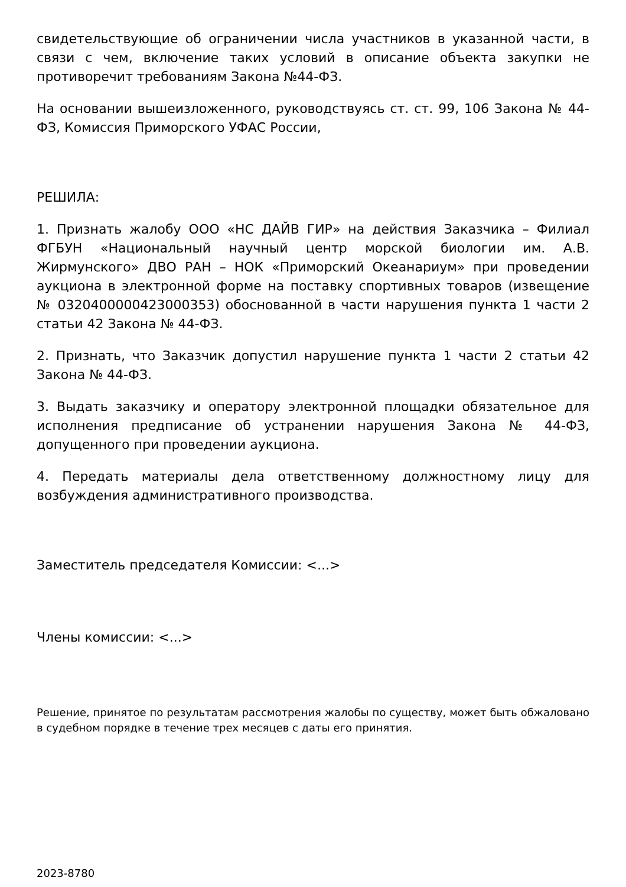свидетельствующие об ограничении числа участников в указанной части, в связи с чем, включение таких условий в описание объекта закупки не противоречит требованиям Закона №44-ФЗ.
На основании вышеизложенного, руководствуясь ст. ст. 99, 106 Закона № 44-ФЗ, Комиссия Приморского УФАС России,
РЕШИЛА:
1. Признать жалобу ООО «НС ДАЙВ ГИР» на действия Заказчика – Филиал ФГБУН «Национальный научный центр морской биологии им. А.В. Жирмунского» ДВО РАН – НОК «Приморский Океанариум» при проведении аукциона в электронной форме на поставку спортивных товаров (извещение № 0320400000423000353) обоснованной в части нарушения пункта 1 части 2 статьи 42 Закона № 44-ФЗ.
2. Признать, что Заказчик допустил нарушение пункта 1 части 2 статьи 42 Закона № 44-ФЗ.
3. Выдать заказчику и оператору электронной площадки обязательное для исполнения предписание об устранении нарушения Закона № 44-ФЗ, допущенного при проведении аукциона.
4. Передать материалы дела ответственному должностному лицу для возбуждения административного производства.
Заместитель председателя Комиссии: <...>
Члены комиссии: <...>
Решение, принятое по результатам рассмотрения жалобы по существу, может быть обжаловано в судебном порядке в течение трех месяцев с даты его принятия.
2023-8780